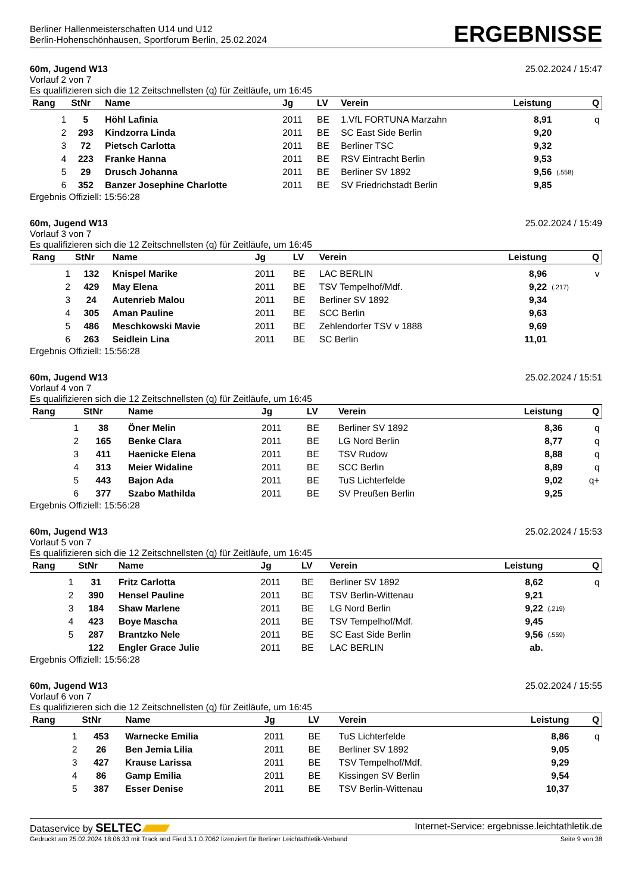Berliner Hallenmeisterschaften U14 und U12
Berlin-Hohenschönhausen, Sportforum Berlin, 25.02.2024
ERGEBNISSE
60m, Jugend W13 25.02.2024 / 15:47
Vorlauf 2 von 7
Es qualifizieren sich die 12 Zeitschnellsten (q) für Zeitläufe, um 16:45
| Rang | StNr | Name | Jg | LV | Verein | Leistung | | Q |
| --- | --- | --- | --- | --- | --- | --- | --- | --- |
| 1 | 5 | Höhl Lafinia | 2011 | BE | 1.VfL FORTUNA Marzahn | 8,91 | | q |
| 2 | 293 | Kindzorra Linda | 2011 | BE | SC East Side Berlin | 9,20 | | |
| 3 | 72 | Pietsch Carlotta | 2011 | BE | Berliner TSC | 9,32 | | |
| 4 | 223 | Franke Hanna | 2011 | BE | RSV Eintracht Berlin | 9,53 | | |
| 5 | 29 | Drusch Johanna | 2011 | BE | Berliner SV 1892 | 9,56 | (.558) | |
| 6 | 352 | Banzer Josephine Charlotte | 2011 | BE | SV Friedrichstadt Berlin | 9,85 | | |
Ergebnis Offiziell: 15:56:28
60m, Jugend W13 25.02.2024 / 15:49
Vorlauf 3 von 7
Es qualifizieren sich die 12 Zeitschnellsten (q) für Zeitläufe, um 16:45
| Rang | StNr | Name | Jg | LV | Verein | Leistung | | Q |
| --- | --- | --- | --- | --- | --- | --- | --- | --- |
| 1 | 132 | Knispel Marike | 2011 | BE | LAC BERLIN | 8,96 | | v |
| 2 | 429 | May Elena | 2011 | BE | TSV Tempelhof/Mdf. | 9,22 | (.217) | |
| 3 | 24 | Autenrieb Malou | 2011 | BE | Berliner SV 1892 | 9,34 | | |
| 4 | 305 | Aman Pauline | 2011 | BE | SCC Berlin | 9,63 | | |
| 5 | 486 | Meschkowski Mavie | 2011 | BE | Zehlendorfer TSV v 1888 | 9,69 | | |
| 6 | 263 | Seidlein Lina | 2011 | BE | SC Berlin | 11,01 | | |
Ergebnis Offiziell: 15:56:28
60m, Jugend W13 25.02.2024 / 15:51
Vorlauf 4 von 7
Es qualifizieren sich die 12 Zeitschnellsten (q) für Zeitläufe, um 16:45
| Rang | StNr | Name | Jg | LV | Verein | Leistung | | Q |
| --- | --- | --- | --- | --- | --- | --- | --- | --- |
| 1 | 38 | Öner Melin | 2011 | BE | Berliner SV 1892 | 8,36 | | q |
| 2 | 165 | Benke Clara | 2011 | BE | LG Nord Berlin | 8,77 | | q |
| 3 | 411 | Haenicke Elena | 2011 | BE | TSV Rudow | 8,88 | | q |
| 4 | 313 | Meier Widaline | 2011 | BE | SCC Berlin | 8,89 | | q |
| 5 | 443 | Bajon Ada | 2011 | BE | TuS Lichterfelde | 9,02 | | q+ |
| 6 | 377 | Szabo Mathilda | 2011 | BE | SV Preußen Berlin | 9,25 | | |
Ergebnis Offiziell: 15:56:28
60m, Jugend W13 25.02.2024 / 15:53
Vorlauf 5 von 7
Es qualifizieren sich die 12 Zeitschnellsten (q) für Zeitläufe, um 16:45
| Rang | StNr | Name | Jg | LV | Verein | Leistung | | Q |
| --- | --- | --- | --- | --- | --- | --- | --- | --- |
| 1 | 31 | Fritz Carlotta | 2011 | BE | Berliner SV 1892 | 8,62 | | q |
| 2 | 390 | Hensel Pauline | 2011 | BE | TSV Berlin-Wittenau | 9,21 | | |
| 3 | 184 | Shaw Marlene | 2011 | BE | LG Nord Berlin | 9,22 | (.219) | |
| 4 | 423 | Boye Mascha | 2011 | BE | TSV Tempelhof/Mdf. | 9,45 | | |
| 5 | 287 | Brantzko Nele | 2011 | BE | SC East Side Berlin | 9,56 | (.559) | |
| | 122 | Engler Grace Julie | 2011 | BE | LAC BERLIN | ab. | | |
Ergebnis Offiziell: 15:56:28
60m, Jugend W13 25.02.2024 / 15:55
Vorlauf 6 von 7
Es qualifizieren sich die 12 Zeitschnellsten (q) für Zeitläufe, um 16:45
| Rang | StNr | Name | Jg | LV | Verein | Leistung | | Q |
| --- | --- | --- | --- | --- | --- | --- | --- | --- |
| 1 | 453 | Warnecke Emilia | 2011 | BE | TuS Lichterfelde | 8,86 | | q |
| 2 | 26 | Ben Jemia Lilia | 2011 | BE | Berliner SV 1892 | 9,05 | | |
| 3 | 427 | Krause Larissa | 2011 | BE | TSV Tempelhof/Mdf. | 9,29 | | |
| 4 | 86 | Gamp Emilia | 2011 | BE | Kissingen SV Berlin | 9,54 | | |
| 5 | 387 | Esser Denise | 2011 | BE | TSV Berlin-Wittenau | 10,37 | | |
Dataservice by SELTEC Internet-Service: ergebnisse.leichtathletik.de
Gedruckt am 25.02.2024 18:06:33 mit Track and Field 3.1.0.7062 lizenziert für Berliner Leichtathletik-Verband Seite 9 von 38